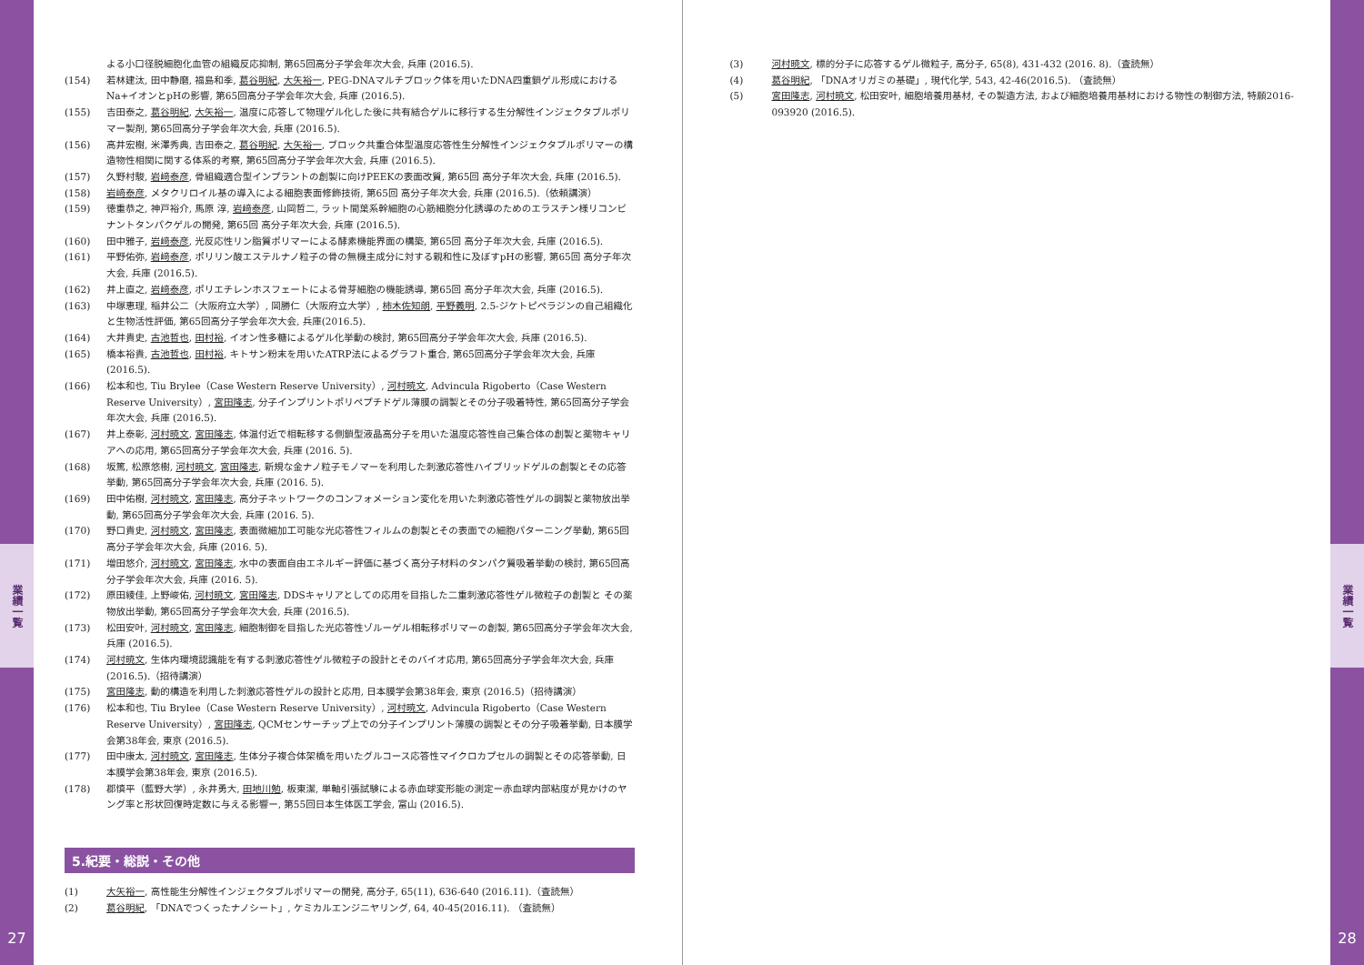業績一覧
27
よる小口径脱細胞化血管の組織反応抑制, 第65回高分子学会年次大会, 兵庫 (2016.5).
(154) 若林建汰, 田中静磨, 福島和季, 葛谷明紀, 大矢裕一, PEG-DNAマルチブロック体を用いたDNA四重鎖ゲル形成におけるNa+イオンとpHの影響, 第65回高分子学会年次大会, 兵庫 (2016.5).
(155) 吉田泰之, 葛谷明紀, 大矢裕一, 温度に応答して物理ゲル化した後に共有結合ゲルに移行する生分解性インジェクタブルポリマー製剤, 第65回高分子学会年次大会, 兵庫 (2016.5).
(156) 高井宏樹, 米澤秀典, 吉田泰之, 葛谷明紀, 大矢裕一, ブロック共重合体型温度応答性生分解性インジェクタブルポリマーの構造物性相関に関する体系的考察, 第65回高分子学会年次大会, 兵庫 (2016.5).
(157) 久野村駿, 岩﨑泰彦, 骨組織適合型インプラントの創製に向けPEEKの表面改質, 第65回 高分子年次大会, 兵庫 (2016.5).
(158) 岩﨑泰彦, メタクリロイル基の導入による細胞表面修飾技術, 第65回 高分子年次大会, 兵庫 (2016.5).（依頼講演）
(159) 徳重恭之, 神戸裕介, 馬原 淳, 岩﨑泰彦, 山岡哲二, ラット間葉系幹細胞の心筋細胞分化誘導のためのエラスチン様リコンビナントタンパクゲルの開発, 第65回 高分子年次大会, 兵庫 (2016.5).
(160) 田中雅子, 岩﨑泰彦, 光反応性リン脂質ポリマーによる酵素機能界面の構築, 第65回 高分子年次大会, 兵庫 (2016.5).
(161) 平野佑弥, 岩﨑泰彦, ポリリン酸エステルナノ粒子の骨の無機主成分に対する親和性に及ぼすpHの影響, 第65回 高分子年次大会, 兵庫 (2016.5).
(162) 井上直之, 岩﨑泰彦, ポリエチレンホスフェートによる骨芽細胞の機能誘導, 第65回 高分子年次大会, 兵庫 (2016.5).
(163) 中塚恵理, 稲井公二（大阪府立大学）, 岡勝仁（大阪府立大学）, 柿木佐知朗, 平野義明, 2.5-ジケトピペラジンの自己組織化と生物活性評価, 第65回高分子学会年次大会, 兵庫(2016.5).
(164) 大井貴史, 古池哲也, 田村裕, イオン性多糖によるゲル化挙動の検討, 第65回高分子学会年次大会, 兵庫 (2016.5).
(165) 橋本裕貴, 古池哲也, 田村裕, キトサン粉末を用いたATRP法によるグラフト重合, 第65回高分子学会年次大会, 兵庫 (2016.5).
(166) 松本和也, Tiu Brylee（Case Western Reserve University）, 河村暁文, Advincula Rigoberto（Case Western Reserve University）, 宮田隆志, 分子インプリントポリペプチドゲル薄膜の調製とその分子吸着特性, 第65回高分子学会年次大会, 兵庫 (2016.5).
(167) 井上泰彰, 河村暁文, 宮田隆志, 体温付近で相転移する側鎖型液晶高分子を用いた温度応答性自己集合体の創製と薬物キャリアへの応用, 第65回高分子学会年次大会, 兵庫 (2016. 5).
(168) 坂篤, 松原悠樹, 河村暁文, 宮田隆志, 新規な金ナノ粒子モノマーを利用した刺激応答性ハイブリッドゲルの創製とその応答挙動, 第65回高分子学会年次大会, 兵庫 (2016. 5).
(169) 田中佑樹, 河村暁文, 宮田隆志, 高分子ネットワークのコンフォメーション変化を用いた刺激応答性ゲルの調製と薬物放出挙動, 第65回高分子学会年次大会, 兵庫 (2016. 5).
(170) 野口貴史, 河村暁文, 宮田隆志, 表面微細加工可能な光応答性フィルムの創製とその表面での細胞パターニング挙動, 第65回高分子学会年次大会, 兵庫 (2016. 5).
(171) 増田悠介, 河村暁文, 宮田隆志, 水中の表面自由エネルギー評価に基づく高分子材料のタンパク質吸着挙動の検討, 第65回高分子学会年次大会, 兵庫 (2016. 5).
(172) 原田綾佳, 上野峻佑, 河村暁文, 宮田隆志, DDSキャリアとしての応用を目指した二重刺激応答性ゲル微粒子の創製と その薬物放出挙動, 第65回高分子学会年次大会, 兵庫 (2016.5).
(173) 松田安叶, 河村暁文, 宮田隆志, 細胞制御を目指した光応答性ゾルーゲル相転移ポリマーの創製, 第65回高分子学会年次大会, 兵庫 (2016.5).
(174) 河村暁文, 生体内環境認識能を有する刺激応答性ゲル微粒子の設計とそのバイオ応用, 第65回高分子学会年次大会, 兵庫 (2016.5).（招待講演）
(175) 宮田隆志, 動的構造を利用した刺激応答性ゲルの設計と応用, 日本膜学会第38年会, 東京 (2016.5)（招待講演）
(176) 松本和也, Tiu Brylee（Case Western Reserve University）, 河村暁文, Advincula Rigoberto（Case Western Reserve University）, 宮田隆志, QCMセンサーチップ上での分子インプリント薄膜の調製とその分子吸着挙動, 日本膜学会第38年会, 東京 (2016.5).
(177) 田中康太, 河村暁文, 宮田隆志, 生体分子複合体架橋を用いたグルコース応答性マイクロカプセルの調製とその応答挙動, 日本膜学会第38年会, 東京 (2016.5).
(178) 郡慎平（藍野大学）, 永井勇大, 田地川勉, 板東潔, 単軸引張試験による赤血球変形能の測定ー赤血球内部粘度が見かけのヤング率と形状回復時定数に与える影響ー, 第55回日本生体医工学会, 富山 (2016.5).
5.紀要・総説・その他
(1) 大矢裕一, 高性能生分解性インジェクタブルポリマーの開発, 高分子, 65(11), 636-640 (2016.11).（査読無）
(2) 葛谷明紀, 「DNAでつくったナノシート」, ケミカルエンジニヤリング, 64, 40-45(2016.11). （査読無）
(3) 河村暁文, 標的分子に応答するゲル微粒子, 高分子, 65(8), 431-432 (2016. 8).（査読無）
(4) 葛谷明紀, 「DNAオリガミの基礎」, 現代化学, 543, 42-46(2016.5). （査読無）
(5) 宮田隆志, 河村暁文, 松田安叶, 細胞培養用基材, その製造方法, および細胞培養用基材における物性の制御方法, 特願2016-093920 (2016.5).
業績一覧
28